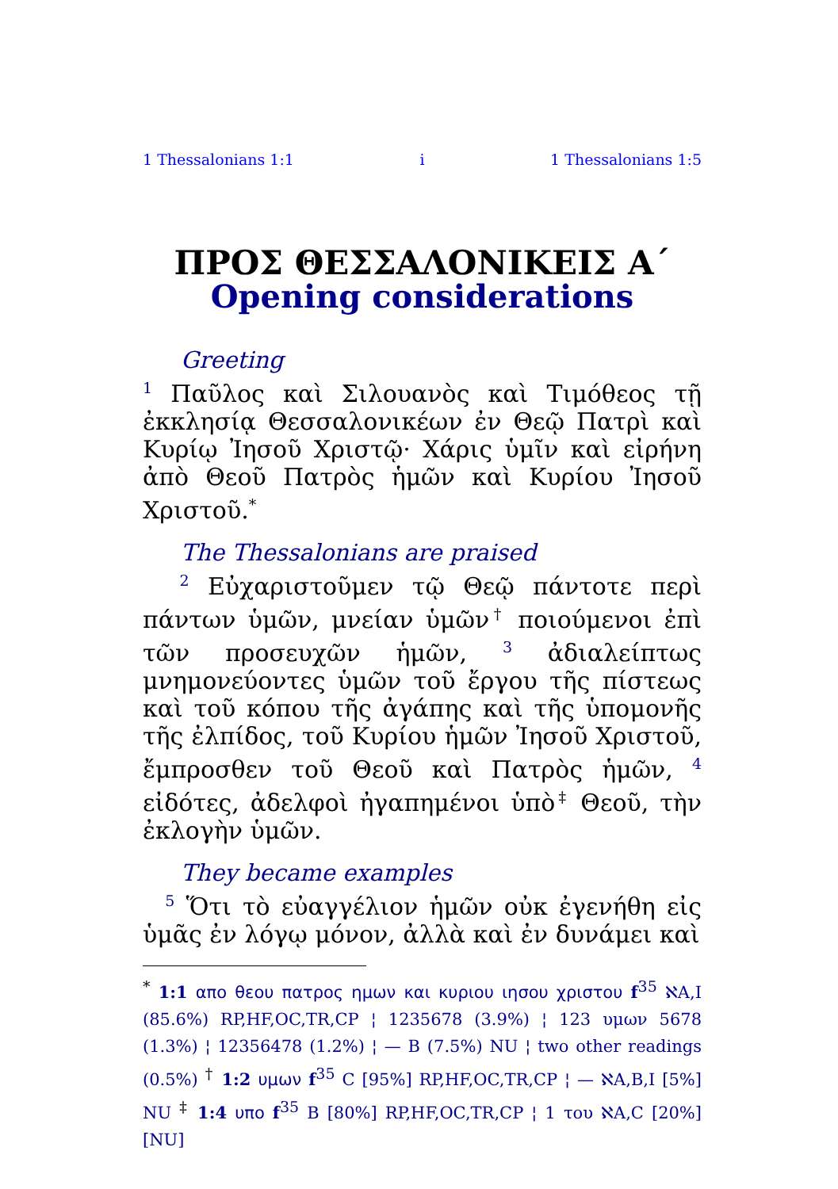1 Thessalonians 1:1 i 1 Thessalonians 1:5
ΠΡΟΣ ΘΕΣΣΑΛΟΝΙΚΕΙΣ Α΄
Opening considerations
Greeting
<sup>1</sup> Παῦλος καὶ Σιλουανὸς καὶ Τιμόθεος τῇ ἐκκλησίᾳ Θεσσαλονικέων ἐν Θεῷ Πατρὶ καὶ Κυρίῳ Ἰησοῦ Χριστῷ· Χάρις ὑμῖν καὶ εἰρήνη ἀπὸ Θεοῦ Πατρὸς ἡμῶν καὶ Κυρίου Ἰησοῦ Χριστοῦ.<sup>*</sup>
The Thessalonians are praised
<sup>2</sup> Εὐχαριστοῦμεν τῷ Θεῷ πάντοτε περὶ πάντων ὑμῶν, μνείαν ὑμῶν<sup>†</sup> ποιούμενοι ἐπὶ τῶν προσευχῶν ἡμῶν, <sup>3</sup> ἀδιαλείπτως μνημονεύοντες ὑμῶν τοῦ ἔργου τῆς πίστεως καὶ τοῦ κόπου τῆς ἀγάπης καὶ τῆς ὑπομονῆς τῆς ἐλπίδος, τοῦ Κυρίου ἡμῶν Ἰησοῦ Χριστοῦ, ἔμπροσθεν τοῦ Θεοῦ καὶ Πατρὸς ἡμῶν, <sup>4</sup> εἰδότες, ἀδελφοὶ ἠγαπημένοι ὑπὸ<sup>‡</sup> Θεοῦ, τὴν ἐκλογὴν ὑμῶν.
They became examples
<sup>5</sup> Ὅτι τὸ εὐαγγέλιον ἡμῶν οὐκ ἐγενήθη εἰς ὑμᾶς ἐν λόγῳ μόνον, ἀλλὰ καὶ ἐν δυνάμει καὶ
<sup>*</sup> 1:1 απο θεου πατρος ημων και κυριου ιησου χριστου f<sup>35</sup> ℵA,I (85.6%) RP,HF,OC,TR,CP ¦ 1235678 (3.9%) ¦ 123 υμων 5678 (1.3%) ¦ 12356478 (1.2%) ¦ — B (7.5%) NU ¦ two other readings (0.5%) <sup>†</sup> 1:2 υμων f<sup>35</sup> C [95%] RP,HF,OC,TR,CP ¦ — ℵA,B,I [5%] NU <sup>‡</sup> 1:4 υπο f<sup>35</sup> B [80%] RP,HF,OC,TR,CP ¦ 1 του ℵA,C [20%] [NU]